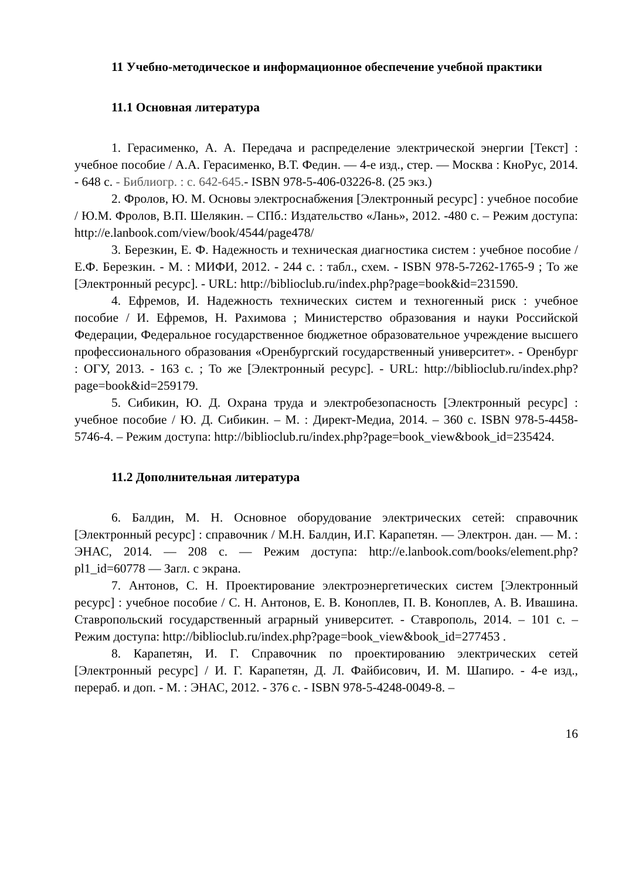11 Учебно-методическое и информационное обеспечение учебной практики
11.1 Основная литература
1. Герасименко, А. А. Передача и распределение электрической энергии [Текст] : учебное пособие / А.А. Герасименко, В.Т. Федин. — 4-е изд., стер. — Москва : КноРус, 2014. - 648 с. - Библиогр. : с. 642-645.- ISBN 978-5-406-03226-8. (25 экз.)
2. Фролов, Ю. М. Основы электроснабжения [Электронный ресурс] : учебное пособие / Ю.М. Фролов, В.П. Шелякин. – СПб.: Издательство «Лань», 2012. -480 с. – Режим доступа: http://e.lanbook.com/view/book/4544/page478/
3. Березкин, Е. Ф. Надежность и техническая диагностика систем : учебное пособие / Е.Ф. Березкин. - М. : МИФИ, 2012. - 244 с. : табл., схем. - ISBN 978-5-7262-1765-9 ; То же [Электронный ресурс]. - URL: http://biblioclub.ru/index.php?page=book&id=231590.
4. Ефремов, И. Надежность технических систем и техногенный риск : учебное пособие / И. Ефремов, Н. Рахимова ; Министерство образования и науки Российской Федерации, Федеральное государственное бюджетное образовательное учреждение высшего профессионального образования «Оренбургский государственный университет». - Оренбург : ОГУ, 2013. - 163 с. ; То же [Электронный ресурс]. - URL: http://biblioclub.ru/index.php?page=book&id=259179.
5. Сибикин, Ю. Д. Охрана труда и электробезопасность [Электронный ресурс] : учебное пособие / Ю. Д. Сибикин. – М. : Директ-Медиа, 2014. – 360 с. ISBN 978-5-4458-5746-4. – Режим доступа: http://biblioclub.ru/index.php?page=book_view&book_id=235424.
11.2 Дополнительная литература
6. Балдин, М. Н. Основное оборудование электрических сетей: справочник [Электронный ресурс] : справочник / М.Н. Балдин, И.Г. Карапетян. — Электрон. дан. — М. : ЭНАС, 2014. — 208 с. — Режим доступа: http://e.lanbook.com/books/element.php?pl1_id=60778 — Загл. с экрана.
7. Антонов, С. Н. Проектирование электроэнергетических систем [Электронный ресурс] : учебное пособие / С. Н. Антонов, Е. В. Коноплев, П. В. Коноплев, А. В. Ивашина. Ставропольский государственный аграрный университет. - Ставрополь, 2014. – 101 с. – Режим доступа: http://biblioclub.ru/index.php?page=book_view&book_id=277453 .
8. Карапетян, И. Г. Справочник по проектированию электрических сетей [Электронный ресурс] / И. Г. Карапетян, Д. Л. Файбисович, И. М. Шапиро. - 4-е изд., перераб. и доп. - М. : ЭНАС, 2012. - 376 с. - ISBN 978-5-4248-0049-8. –
16